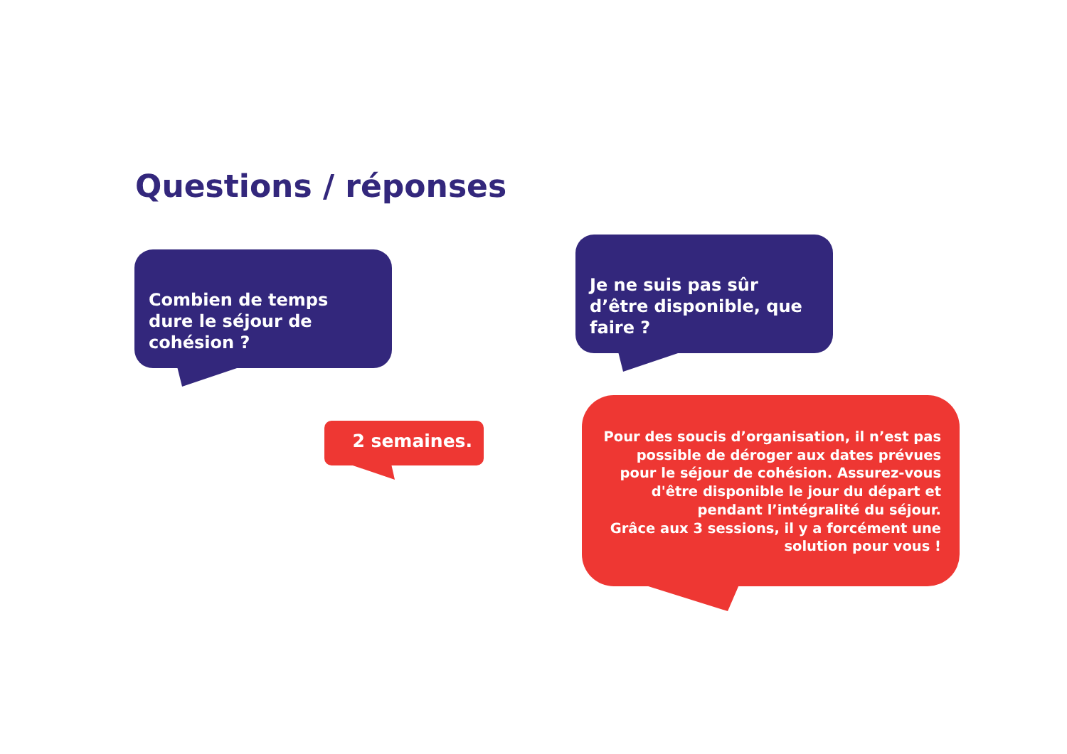Questions / réponses
Combien de temps dure le séjour de cohésion ?
Je ne suis pas sûr d’être disponible, que faire ?
2 semaines.
Pour des soucis d’organisation, il n’est pas possible de déroger aux dates prévues pour le séjour de cohésion. Assurez-vous d'être disponible le jour du départ et pendant l’intégralité du séjour.
Grâce aux 3 sessions, il y a forcément une solution pour vous !